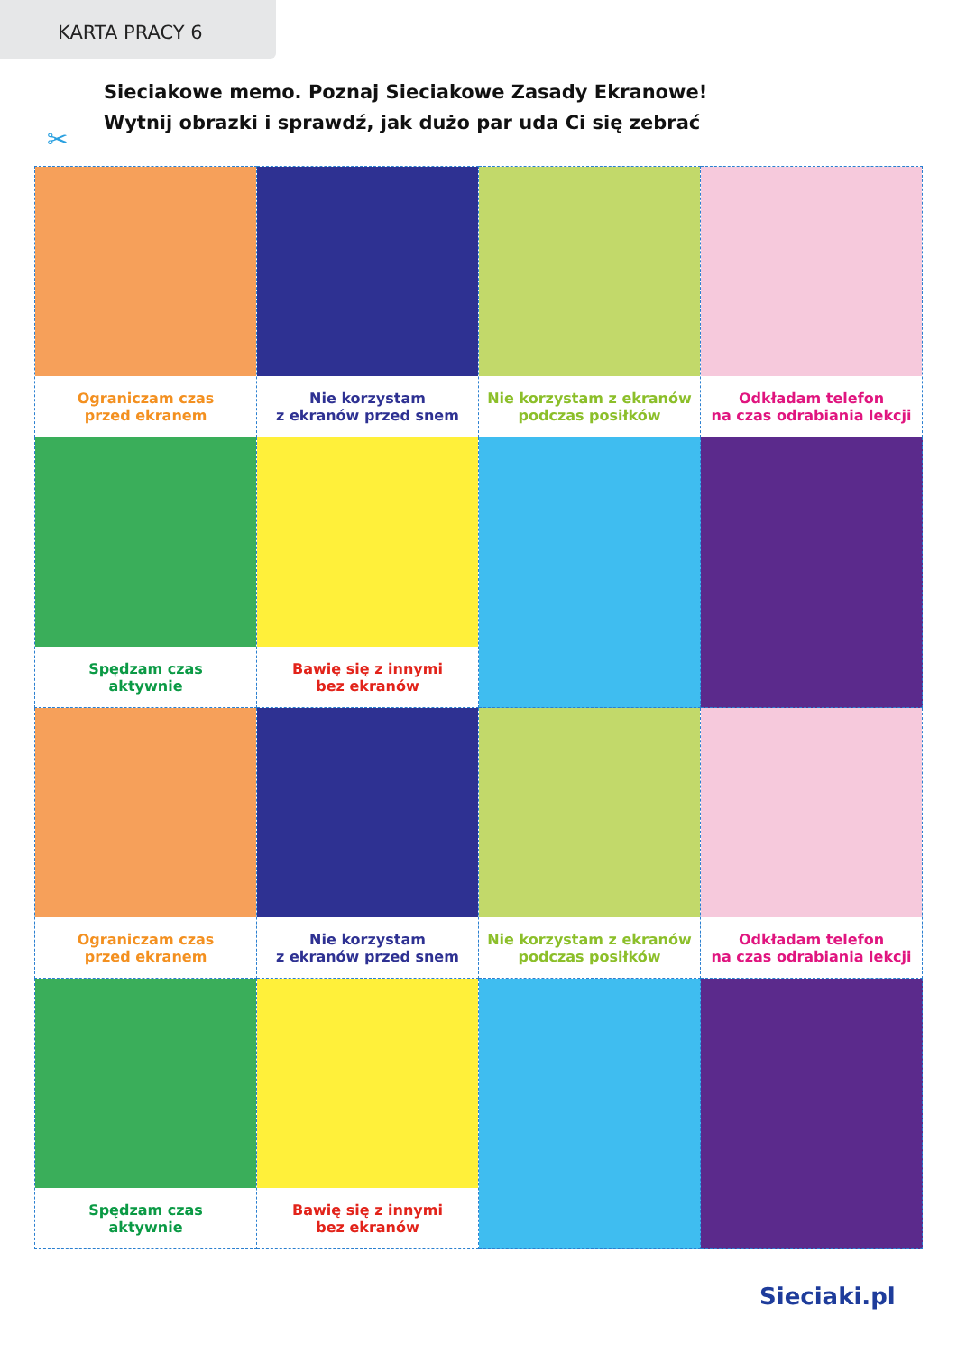KARTA PRACY 6
Sieciakowe memo. Poznaj Sieciakowe Zasady Ekranowe!
Wytnij obrazki i sprawdź, jak dużo par uda Ci się zebrać
✂
| Ograniczam czas przed ekranem | Nie korzystam z ekranów przed snem | Nie korzystam z ekranów podczas posiłków | Odkładam telefon na czas odrabiania lekcji |
| Spędzam czas aktywnie | Bawię się z innymi bez ekranów | | |
| Ograniczam czas przed ekranem | Nie korzystam z ekranów przed snem | Nie korzystam z ekranów podczas posiłków | Odkładam telefon na czas odrabiania lekcji |
| Spędzam czas aktywnie | Bawię się z innymi bez ekranów | | |
Sieciaki.pl